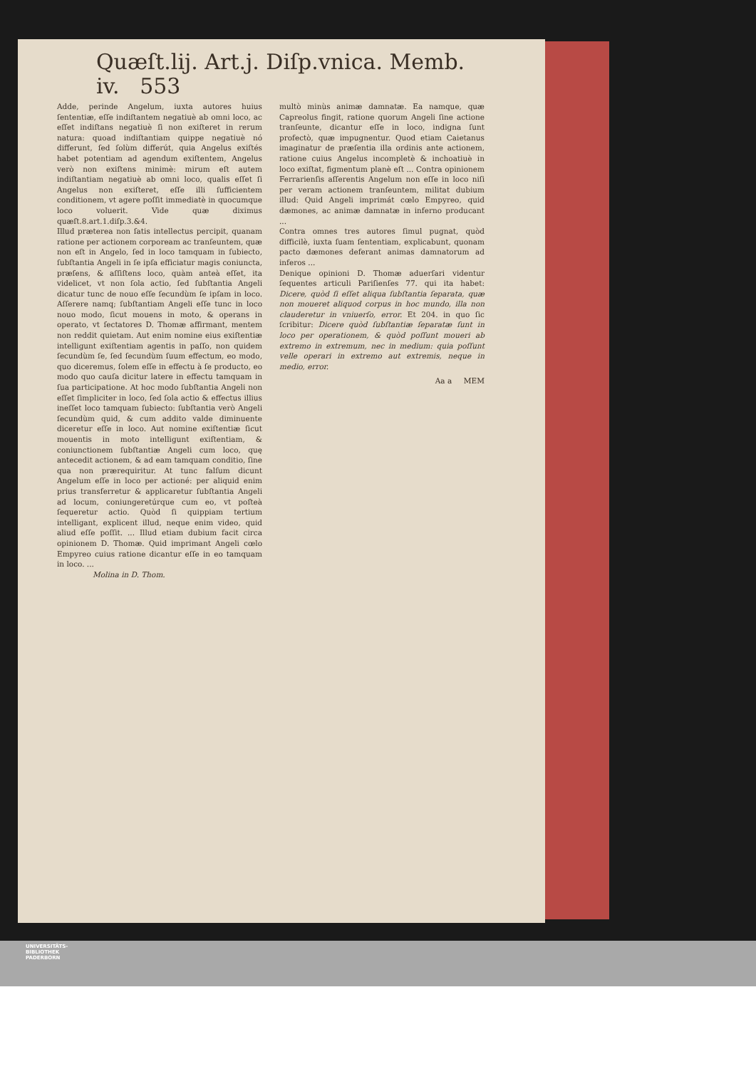Quæſt.lij. Art.j. Diſp.vnica. Memb. iv. 553
Adde, perinde Angelum, iuxta autores huius ſententiæ, eſſe indiſtantem negatiuè ab omni loco, ac eſſet indiſtans negatiuè ſi non exiſteret in rerum natura: quoad indiſtantiam quippe negatiuè nó differunt, ſed ſolùm differút, quia Angelus exiſtés habet potentiam ad agendum exiſtentem, Angelus verò non exiſtens minimè: mirum eſt autem indiſtantiam negatiuè ab omni loco, qualis eſſet ſi Angelus non exiſteret, eſſe illi ſufficientem conditionem, vt agere poſſit immediatè in quocumque loco voluerit. Vide quæ diximus quæſt.8.art.1.diſp.3.&4.
Illud præterea non ſatis intellectus percipit, quanam ratione per actionem corpoream ac tranſeuntem, quæ non eſt in Angelo, ſed in loco tamquam in ſubiecto, ſubſtantia Angeli in ſe ipſa efficiatur magis coniuncta, præſens, & aſſiſtens loco, quàm anteà eſſet, ita videlicet, vt non ſola actio, ſed ſubſtantia Angeli dicatur tunc de nouo eſſe ſecundùm ſe ipſam in loco. Aſſerere namq; ſubſtantiam Angeli eſſe tunc in loco nouo modo, ſicut mouens in moto, & operans in operato, vt ſectatores D. Thomæ affirmant, mentem non reddit quietam. Aut enim nomine eius exiſtentiæ intelligunt exiſtentiam agentis in paſſo, non quidem ſecundùm ſe, ſed ſecundùm ſuum effectum, eo modo, quo diceremus, ſolem eſſe in effectu à ſe producto, eo modo quo cauſa dicitur latere in effectu tamquam in ſua participatione. At hoc modo ſubſtantia Angeli non eſſet ſimpliciter in loco, ſed ſola actio & effectus illius ineſſet loco tamquam ſubiecto: ſubſtantia verò Angeli ſecundùm quid, & cum addito valde diminuente diceretur eſſe in loco. Aut nomine exiſtentiæ ſicut mouentis in moto intelligunt exiſtentiam, & coniunctionem ſubſtantiæ Angeli cum loco, quę antecedit actionem, & ad eam tamquam conditio, ſine qua non prærequiritur. At tunc falſum dicunt Angelum eſſe in loco per actioné: per aliquid enim prius transferretur & applicaretur ſubſtantia Angeli ad locum, coniungeretúrque cum eo, vt poſteà ſequeretur actio. Quòd ſi quippiam tertium intelligant, explicent illud, neque enim video, quid aliud eſſe poſſit. ... Illud etiam dubium facit circa opinionem D. Thomæ. Quid imprimant Angeli cœlo Empyreo cuius ratione dicantur eſſe in eo tamquam in loco. ...
Molina in D. Thom.
multò minùs animæ damnatæ. Ea namque, quæ Capreolus fingit, ratione quorum Angeli ſine actione tranſeunte, dicantur eſſe in loco, indigna ſunt profectò, quæ impugnentur. Quod etiam Caietanus imaginatur de præſentia illa ordinis ante actionem, ratione cuius Angelus incompletè & inchoatiuè in loco exiſtat, figmentum planè eſt ... Contra opinionem Ferrarienſis aſſerentis Angelum non eſſe in loco niſi per veram actionem tranſeuntem, militat dubium illud: Quid Angeli imprimát cœlo Empyreo, quid dæmones, ac animæ damnatæ in inferno producant ...
Contra omnes tres autores ſimul pugnat, quòd difficilè, iuxta ſuam ſententiam, explicabunt, quonam pacto dæmones deferant animas damnatorum ad inferos ...
Denique opinioni D. Thomæ aduerſari videntur ſequentes articuli Pariſienſes 77. qui ita habet: Dicere, quòd ſi eſſet aliqua ſubſtantia ſeparata, quæ non moueret aliquod corpus in hoc mundo, illa non clauderetur in vniuerſo, error. Et 204. in quo ſic ſcribitur: Dicere quòd ſubſtantiæ ſeparatæ ſunt in loco per operationem, & quòd poſſunt moueri ab extremo in extremum, nec in medium: quia poſſunt velle operari in extremo aut extremis, neque in medio, error.
Aa a MEM
UNIVERSITÄTS-
BIBLIOTHEK
PADERBORN